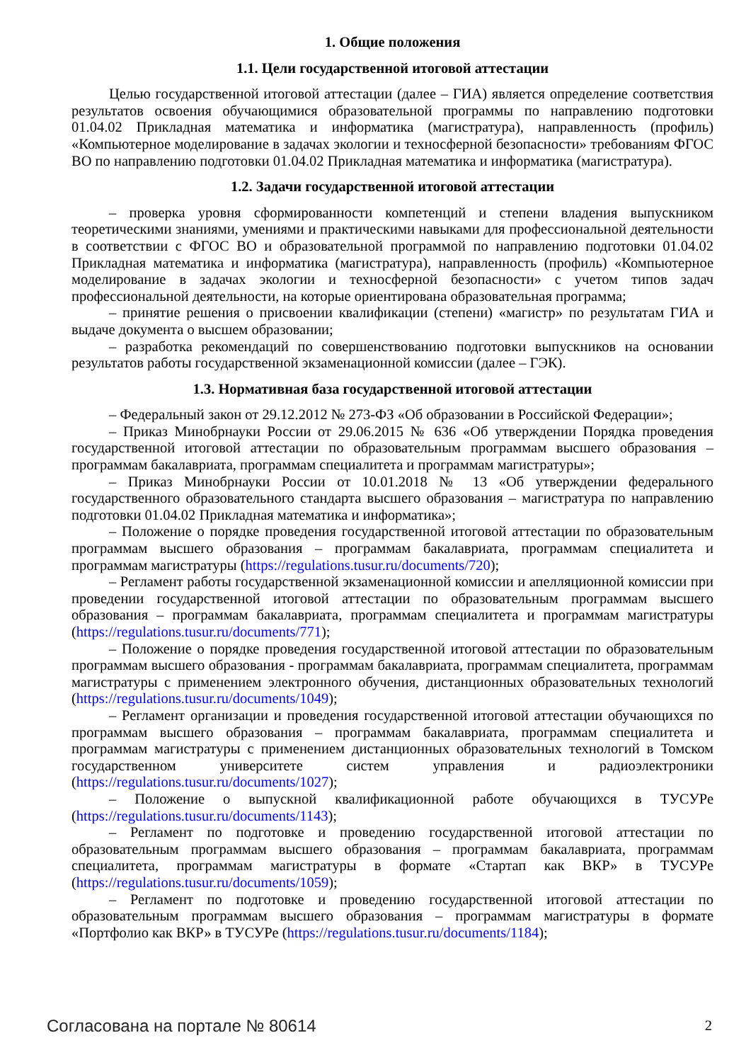1. Общие положения
1.1. Цели государственной итоговой аттестации
Целью государственной итоговой аттестации (далее – ГИА) является определение соответствия результатов освоения обучающимися образовательной программы по направлению подготовки 01.04.02 Прикладная математика и информатика (магистратура), направленность (профиль) «Компьютерное моделирование в задачах экологии и техносферной безопасности» требованиям ФГОС ВО по направлению подготовки 01.04.02 Прикладная математика и информатика (магистратура).
1.2. Задачи государственной итоговой аттестации
– проверка уровня сформированности компетенций и степени владения выпускником теоретическими знаниями, умениями и практическими навыками для профессиональной деятельности в соответствии с ФГОС ВО и образовательной программой по направлению подготовки 01.04.02 Прикладная математика и информатика (магистратура), направленность (профиль) «Компьютерное моделирование в задачах экологии и техносферной безопасности» с учетом типов задач профессиональной деятельности, на которые ориентирована образовательная программа;
– принятие решения о присвоении квалификации (степени) «магистр» по результатам ГИА и выдаче документа о высшем образовании;
– разработка рекомендаций по совершенствованию подготовки выпускников на основании результатов работы государственной экзаменационной комиссии (далее – ГЭК).
1.3. Нормативная база государственной итоговой аттестации
– Федеральный закон от 29.12.2012 № 273-ФЗ «Об образовании в Российской Федерации»;
– Приказ Минобрнауки России от 29.06.2015 № 636 «Об утверждении Порядка проведения государственной итоговой аттестации по образовательным программам высшего образования – программам бакалавриата, программам специалитета и программам магистратуры»;
– Приказ Минобрнауки России от 10.01.2018 № 13 «Об утверждении федерального государственного образовательного стандарта высшего образования – магистратура по направлению подготовки 01.04.02 Прикладная математика и информатика»;
– Положение о порядке проведения государственной итоговой аттестации по образовательным программам высшего образования – программам бакалавриата, программам специалитета и программам магистратуры (https://regulations.tusur.ru/documents/720);
– Регламент работы государственной экзаменационной комиссии и апелляционной комиссии при проведении государственной итоговой аттестации по образовательным программам высшего образования – программам бакалавриата, программам специалитета и программам магистратуры (https://regulations.tusur.ru/documents/771);
– Положение о порядке проведения государственной итоговой аттестации по образовательным программам высшего образования - программам бакалавриата, программам специалитета, программам магистратуры с применением электронного обучения, дистанционных образовательных технологий (https://regulations.tusur.ru/documents/1049);
– Регламент организации и проведения государственной итоговой аттестации обучающихся по программам высшего образования – программам бакалавриата, программам специалитета и программам магистратуры с применением дистанционных образовательных технологий в Томском государственном университете систем управления и радиоэлектроники (https://regulations.tusur.ru/documents/1027);
– Положение о выпускной квалификационной работе обучающихся в ТУСУРе (https://regulations.tusur.ru/documents/1143);
– Регламент по подготовке и проведению государственной итоговой аттестации по образовательным программам высшего образования – программам бакалавриата, программам специалитета, программам магистратуры в формате «Стартап как ВКР» в ТУСУРе (https://regulations.tusur.ru/documents/1059);
– Регламент по подготовке и проведению государственной итоговой аттестации по образовательным программам высшего образования – программам магистратуры в формате «Портфолио как ВКР» в ТУСУРе (https://regulations.tusur.ru/documents/1184);
Согласована на портале № 80614 2